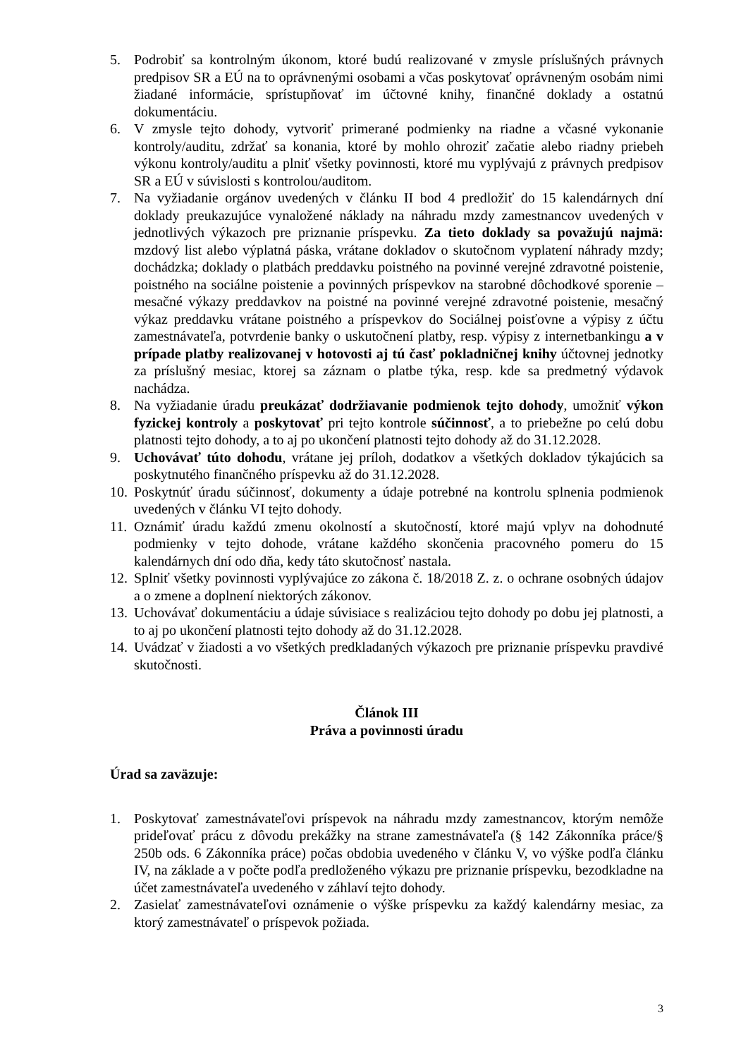5. Podrobiť sa kontrolným úkonom, ktoré budú realizované v zmysle príslušných právnych predpisov SR a EÚ na to oprávnenými osobami a včas poskytovať oprávneným osobám nimi žiadané informácie, sprístupňovať im účtovné knihy, finančné doklady a ostatnú dokumentáciu.
6. V zmysle tejto dohody, vytvoriť primerané podmienky na riadne a včasné vykonanie kontroly/auditu, zdržať sa konania, ktoré by mohlo ohroziť začatie alebo riadny priebeh výkonu kontroly/auditu a plniť všetky povinnosti, ktoré mu vyplývajú z právnych predpisov SR a EÚ v súvislosti s kontrolou/auditom.
7. Na vyžiadanie orgánov uvedených v článku II bod 4 predložiť do 15 kalendárnych dní doklady preukazujúce vynaložené náklady na náhradu mzdy zamestnancov uvedených v jednotlivých výkazoch pre priznanie príspevku. Za tieto doklady sa považujú najmä: mzdový list alebo výplatná páska, vrátane dokladov o skutočnom vyplatení náhrady mzdy; dochádzka; doklady o platbách preddavku poistného na povinné verejné zdravotné poistenie, poistného na sociálne poistenie a povinných príspevkov na starobné dôchodkové sporenie – mesačné výkazy preddavkov na poistné na povinné verejné zdravotné poistenie, mesačný výkaz preddavku vrátane poistného a príspevkov do Sociálnej poisťovne a výpisy z účtu zamestnávateľa, potvrdenie banky o uskutočnení platby, resp. výpisy z internetbankingu a v prípade platby realizovanej v hotovosti aj tú časť pokladničnej knihy účtovnej jednotky za príslušný mesiac, ktorej sa záznam o platbe týka, resp. kde sa predmetný výdavok nachádza.
8. Na vyžiadanie úradu preukázať dodržiavanie podmienok tejto dohody, umožniť výkon fyzickej kontroly a poskytovať pri tejto kontrole súčinnosť, a to priebežne po celú dobu platnosti tejto dohody, a to aj po ukončení platnosti tejto dohody až do 31.12.2028.
9. Uchovávať túto dohodu, vrátane jej príloh, dodatkov a všetkých dokladov týkajúcich sa poskytnutého finančného príspevku až do 31.12.2028.
10. Poskytnúť úradu súčinnosť, dokumenty a údaje potrebné na kontrolu splnenia podmienok uvedených v článku VI tejto dohody.
11. Oznámiť úradu každú zmenu okolností a skutočností, ktoré majú vplyv na dohodnuté podmienky v tejto dohode, vrátane každého skončenia pracovného pomeru do 15 kalendárnych dní odo dňa, kedy táto skutočnosť nastala.
12. Splniť všetky povinnosti vyplývajúce zo zákona č. 18/2018 Z. z. o ochrane osobných údajov a o zmene a doplnení niektorých zákonov.
13. Uchovávať dokumentáciu a údaje súvisiace s realizáciou tejto dohody po dobu jej platnosti, a to aj po ukončení platnosti tejto dohody až do 31.12.2028.
14. Uvádzať v žiadosti a vo všetkých predkladaných výkazoch pre priznanie príspevku pravdivé skutočnosti.
Článok III
Práva a povinnosti úradu
Úrad sa zaväzuje:
1. Poskytovať zamestnávateľovi príspevok na náhradu mzdy zamestnancov, ktorým nemôže prideľovať prácu z dôvodu prekážky na strane zamestnávateľa (§ 142 Zákonníka práce/§ 250b ods. 6 Zákonníka práce) počas obdobia uvedeného v článku V, vo výške podľa článku IV, na základe a v počte podľa predloženého výkazu pre priznanie príspevku, bezodkladne na účet zamestnávateľa uvedeného v záhlaví tejto dohody.
2. Zasielať zamestnávateľovi oznámenie o výške príspevku za každý kalendárny mesiac, za ktorý zamestnávateľ o príspevok požiada.
3